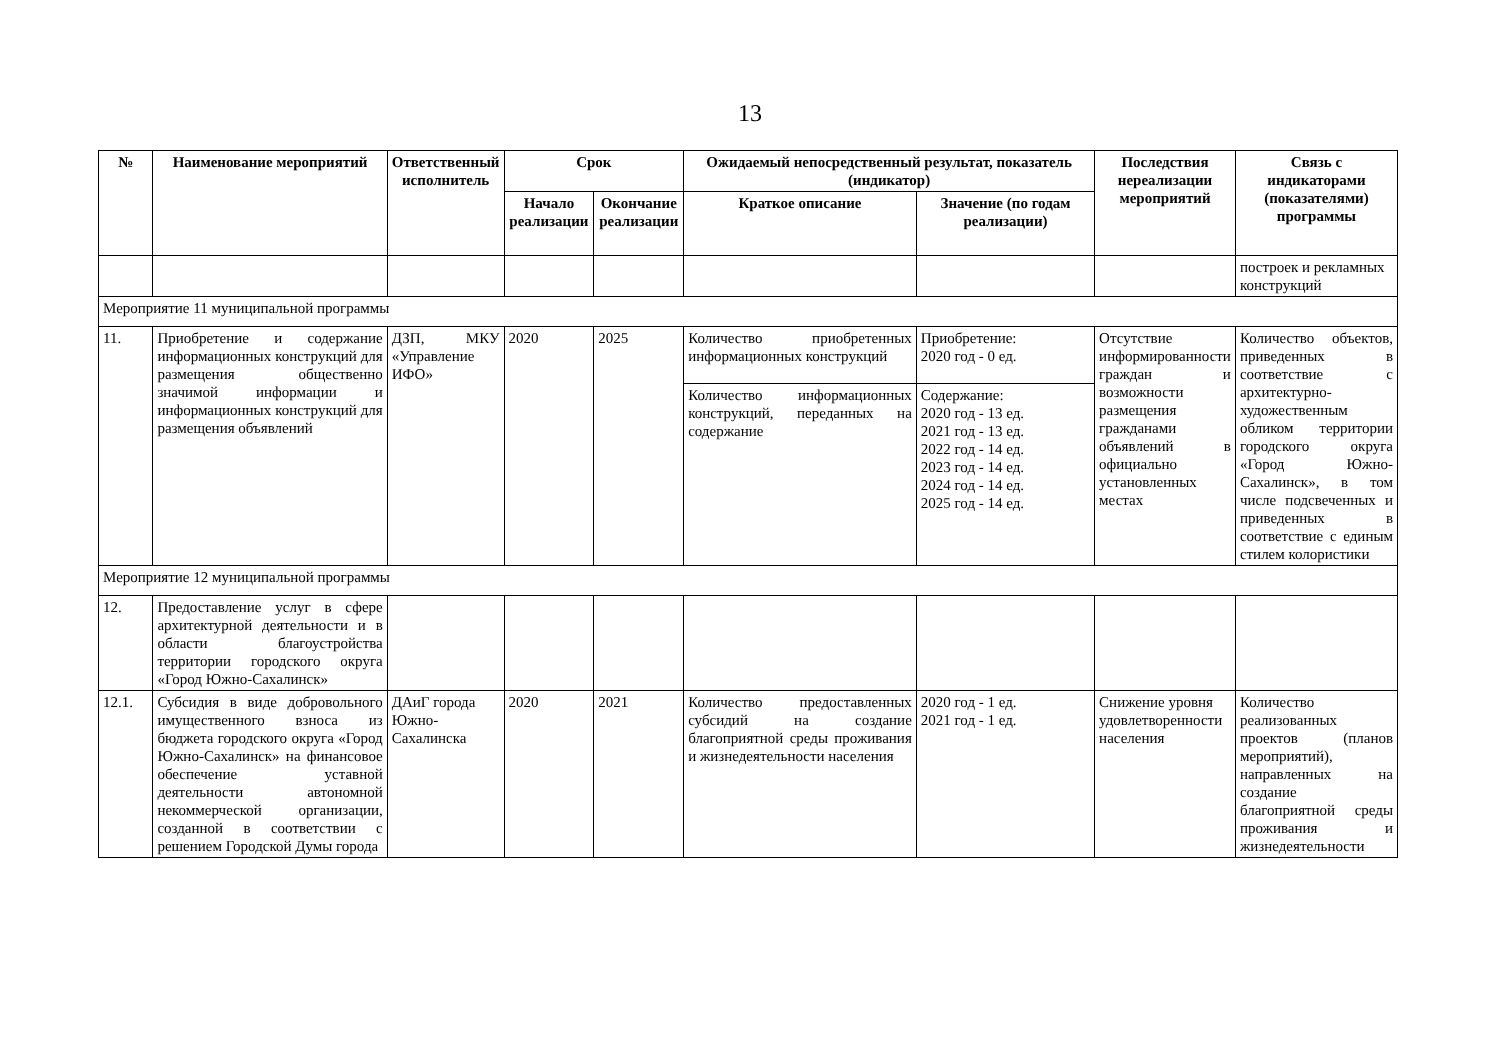13
| № | Наименование мероприятий | Ответственный исполнитель | Срок | | Ожидаемый непосредственный результат, показатель (индикатор) | | Последствия нереализации мероприятий | Связь с индикаторами (показателями) программы |
| --- | --- | --- | --- | --- | --- | --- | --- | --- |
| | | | Начало реализации | Окончание реализации | Краткое описание | Значение (по годам реализации) | | |
| | | | | | | | | построек и рекламных конструкций |
| Мероприятие 11 муниципальной программы | | | | | | | | |
| 11. | Приобретение и содержание информационных конструкций для размещения общественно значимой информации и информационных конструкций для размещения объявлений | ДЗП, МКУ «Управление ИФО» | 2020 | 2025 | Количество приобретенных информационных конструкций | Приобретение: 2020 год - 0 ед. | Отсутствие информированности граждан и возможности размещения гражданами объявлений в официально установленных местах | Количество объектов, приведенных в соответствие с архитектурно-художественным обликом территории городского округа «Город Южно-Сахалинск», в том числе подсвеченных и приведенных в соответствие с единым стилем колористики |
| | | | | | Количество информационных конструкций, переданных на содержание | Содержание: 2020 год - 13 ед. 2021 год - 13 ед. 2022 год - 14 ед. 2023 год - 14 ед. 2024 год - 14 ед. 2025 год - 14 ед. | | |
| Мероприятие 12 муниципальной программы | | | | | | | | |
| 12. | Предоставление услуг в сфере архитектурной деятельности и в области благоустройства территории городского округа «Город Южно-Сахалинск» | | | | | | | |
| 12.1. | Субсидия в виде добровольного имущественного взноса из бюджета городского округа «Город Южно-Сахалинск» на финансовое обеспечение уставной деятельности автономной некоммерческой организации, созданной в соответствии с решением Городской Думы города | ДАиГ города Южно-Сахалинска | 2020 | 2021 | Количество предоставленных субсидий на создание благоприятной среды проживания и жизнедеятельности населения | 2020 год - 1 ед. 2021 год - 1 ед. | Снижение уровня удовлетворенности населения | Количество реализованных проектов (планов мероприятий), направленных на создание благоприятной среды проживания и жизнедеятельности |